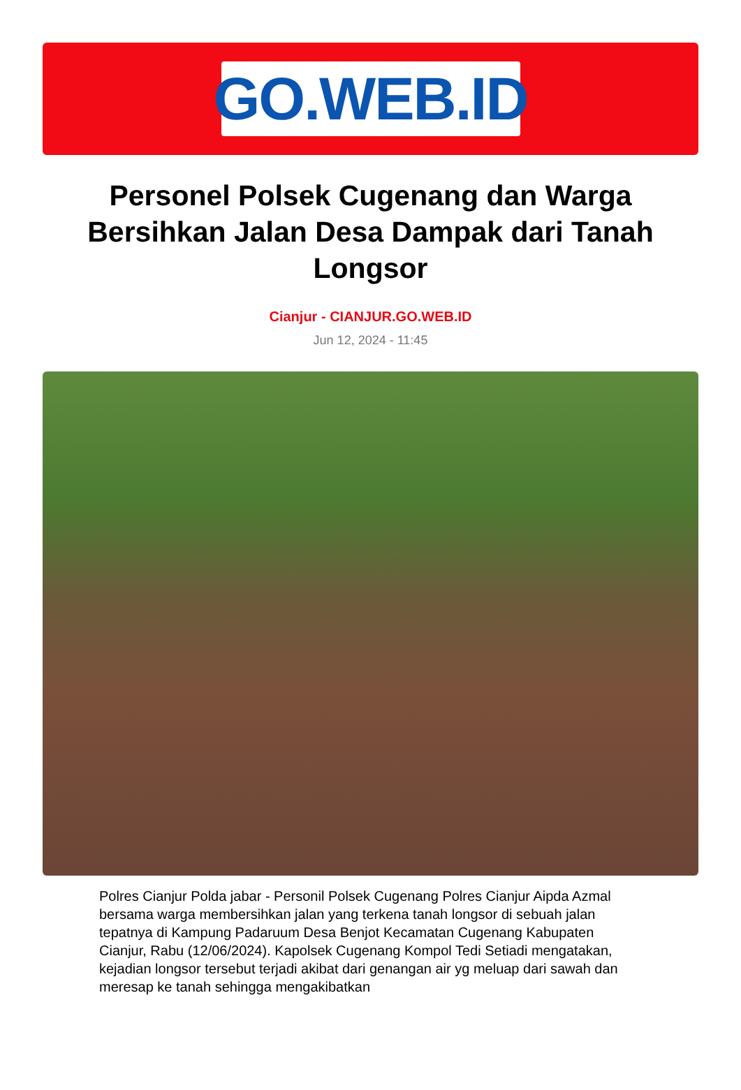GO.WEB.ID
Personel Polsek Cugenang dan Warga Bersihkan Jalan Desa Dampak dari Tanah Longsor
Cianjur - CIANJUR.GO.WEB.ID
Jun 12, 2024 - 11:45
Polres Cianjur Polda jabar - Personil Polsek Cugenang Polres Cianjur Aipda Azmal bersama warga membersihkan jalan yang terkena tanah longsor di sebuah jalan tepatnya di Kampung Padaruum Desa Benjot Kecamatan Cugenang Kabupaten Cianjur, Rabu (12/06/2024). Kapolsek Cugenang Kompol Tedi Setiadi mengatakan, kejadian longsor tersebut terjadi akibat dari genangan air yg meluap dari sawah dan meresap ke tanah sehingga mengakibatkan